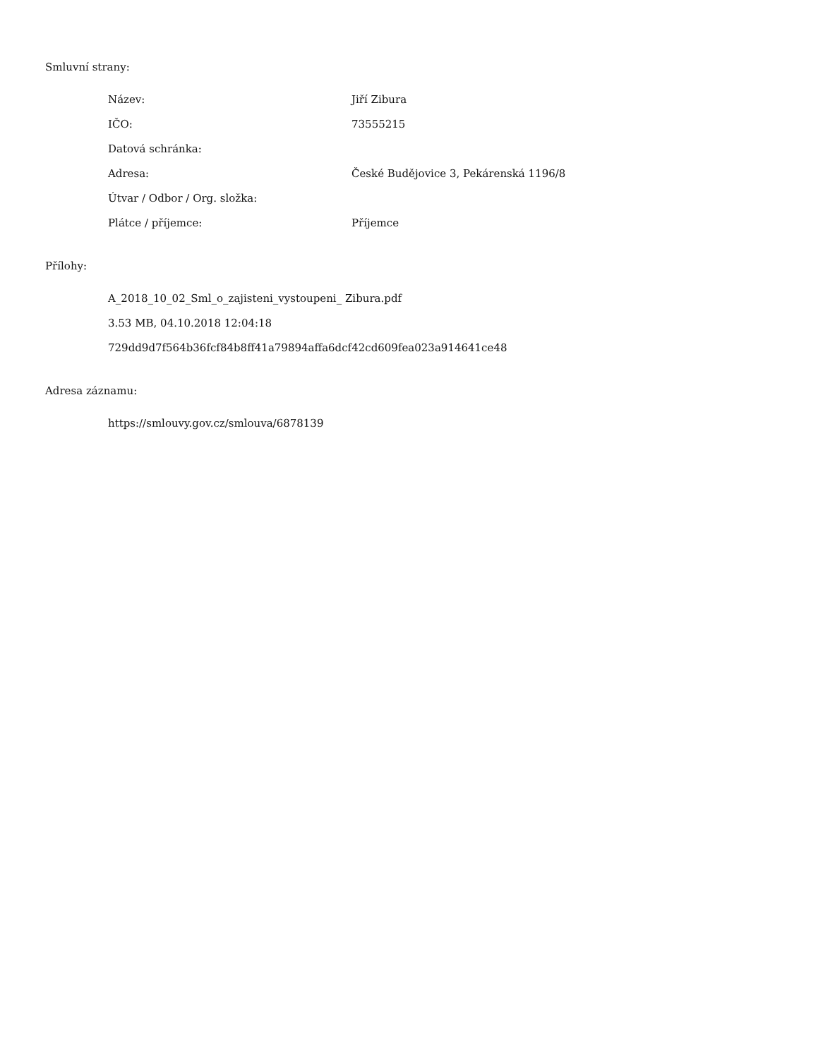Smluvní strany:
| Název: | Jiří Zibura |
| IČO: | 73555215 |
| Datová schránka: | |
| Adresa: | České Budějovice 3, Pekárenská 1196/8 |
| Útvar / Odbor / Org. složka: | |
| Plátce / příjemce: | Příjemce |
Přílohy:
A_2018_10_02_Sml_o_zajisteni_vystoupeni_ Zibura.pdf
3.53 MB, 04.10.2018 12:04:18
729dd9d7f564b36fcf84b8ff41a79894affa6dcf42cd609fea023a914641ce48
Adresa záznamu:
https://smlouvy.gov.cz/smlouva/6878139